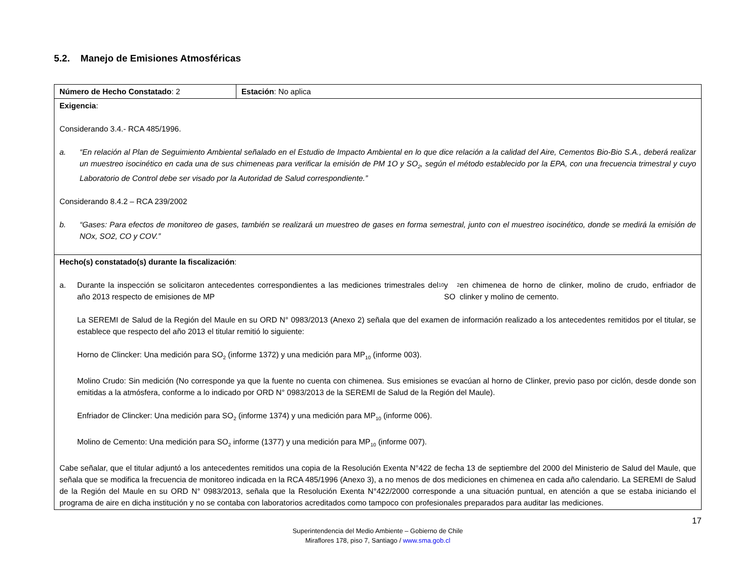5.2. Manejo de Emisiones Atmosféricas
| Número de Hecho Constatado : 2 | Estación : No aplica |
| Exigencia : Considerando 3.4.- RCA 485/1996. a. “En relación al Plan de Seguimiento Ambiental señalado en el Estudio de Impacto Ambiental en lo que dice relación a la calidad del Aire, Cementos Bio-Bio S.A., deberá realizar un muestreo isocinético en cada una de sus chimeneas para verificar la emisión de PM 1O y SO<sub>2</sub>, según el método establecido por la EPA, con una frecuencia trimestral y cuyo Laboratorio de Control debe ser visado por la Autoridad de Salud correspondiente.” Considerando 8.4.2 – RCA 239/2002 b. “Gases: Para efectos de monitoreo de gases, también se realizará un muestreo de gases en forma semestral, junto con el muestreo isocinético, donde se medirá la emisión de NOx, SO2, CO y COV.” | |
| Hecho(s) constatado(s) durante la fiscalización : a. Durante la inspección se solicitaron antecedentes correspondientes a las mediciones trimestrales del año 2013 respecto de emisiones de MP<sub>10</sub> y SO<sub>2</sub> en chimenea de horno de clinker, molino de crudo, enfriador de clinker y molino de cemento. La SEREMI de Salud de la Región del Maule en su ORD N° 0983/2013 (Anexo 2) señala que del examen de información realizado a los antecedentes remitidos por el titular, se establece que respecto del año 2013 el titular remitió lo siguiente: Horno de Clincker: Una medición para SO<sub>2</sub> (informe 1372) y una medición para MP<sub>10</sub> (informe 003). Molino Crudo: Sin medición (No corresponde ya que la fuente no cuenta con chimenea. Sus emisiones se evacúan al horno de Clinker, previo paso por ciclón, desde donde son emitidas a la atmósfera, conforme a lo indicado por ORD N° 0983/2013 de la SEREMI de Salud de la Región del Maule). Enfriador de Clincker: Una medición para SO<sub>2</sub> (informe 1374) y una medición para MP<sub>10</sub> (informe 006). Molino de Cemento: Una medición para SO<sub>2</sub> informe (1377) y una medición para MP<sub>10</sub> (informe 007). Cabe señalar, que el titular adjuntó a los antecedentes remitidos una copia de la Resolución Exenta N°422 de fecha 13 de septiembre del 2000 del Ministerio de Salud del Maule, que señala que se modifica la frecuencia de monitoreo indicada en la RCA 485/1996 (Anexo 3), a no menos de dos mediciones en chimenea en cada año calendario. La SEREMI de Salud de la Región del Maule en su ORD N° 0983/2013, señala que la Resolución Exenta N°422/2000 corresponde a una situación puntual, en atención a que se estaba iniciando el programa de aire en dicha institución y no se contaba con laboratorios acreditados como tampoco con profesionales preparados para auditar las mediciones. | |
17
Superintendencia del Medio Ambiente – Gobierno de Chile
Miraflores 178, piso 7, Santiago / www.sma.gob.cl